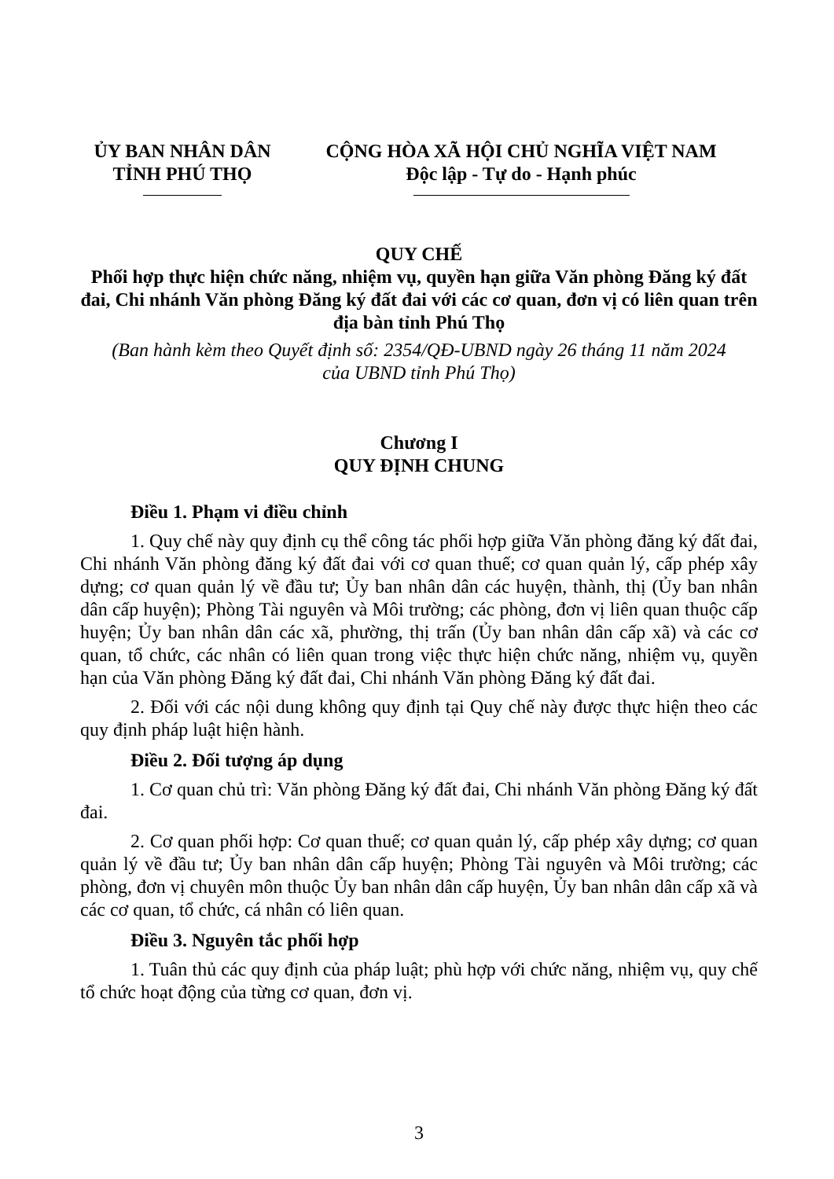ỦY BAN NHÂN DÂN
TỈNH PHÚ THỌ
CỘNG HÒA XÃ HỘI CHỦ NGHĨA VIỆT NAM
Độc lập - Tự do - Hạnh phúc
QUY CHẾ
Phối hợp thực hiện chức năng, nhiệm vụ, quyền hạn giữa Văn phòng Đăng ký đất đai, Chi nhánh Văn phòng Đăng ký đất đai với các cơ quan, đơn vị có liên quan trên địa bàn tỉnh Phú Thọ
(Ban hành kèm theo Quyết định số: 2354/QĐ-UBND ngày 26 tháng 11 năm 2024
của UBND tỉnh Phú Thọ)
Chương I
QUY ĐỊNH CHUNG
Điều 1. Phạm vi điều chỉnh
1. Quy chế này quy định cụ thể công tác phối hợp giữa Văn phòng đăng ký đất đai, Chi nhánh Văn phòng đăng ký đất đai với cơ quan thuế; cơ quan quản lý, cấp phép xây dựng; cơ quan quản lý về đầu tư; Ủy ban nhân dân các huyện, thành, thị (Ủy ban nhân dân cấp huyện); Phòng Tài nguyên và Môi trường; các phòng, đơn vị liên quan thuộc cấp huyện; Ủy ban nhân dân các xã, phường, thị trấn (Ủy ban nhân dân cấp xã) và các cơ quan, tổ chức, các nhân có liên quan trong việc thực hiện chức năng, nhiệm vụ, quyền hạn của Văn phòng Đăng ký đất đai, Chi nhánh Văn phòng Đăng ký đất đai.
2. Đối với các nội dung không quy định tại Quy chế này được thực hiện theo các quy định pháp luật hiện hành.
Điều 2. Đối tượng áp dụng
1. Cơ quan chủ trì: Văn phòng Đăng ký đất đai, Chi nhánh Văn phòng Đăng ký đất đai.
2. Cơ quan phối hợp: Cơ quan thuế; cơ quan quản lý, cấp phép xây dựng; cơ quan quản lý về đầu tư; Ủy ban nhân dân cấp huyện; Phòng Tài nguyên và Môi trường; các phòng, đơn vị chuyên môn thuộc Ủy ban nhân dân cấp huyện, Ủy ban nhân dân cấp xã và các cơ quan, tổ chức, cá nhân có liên quan.
Điều 3. Nguyên tắc phối hợp
1. Tuân thủ các quy định của pháp luật; phù hợp với chức năng, nhiệm vụ, quy chế tổ chức hoạt động của từng cơ quan, đơn vị.
3